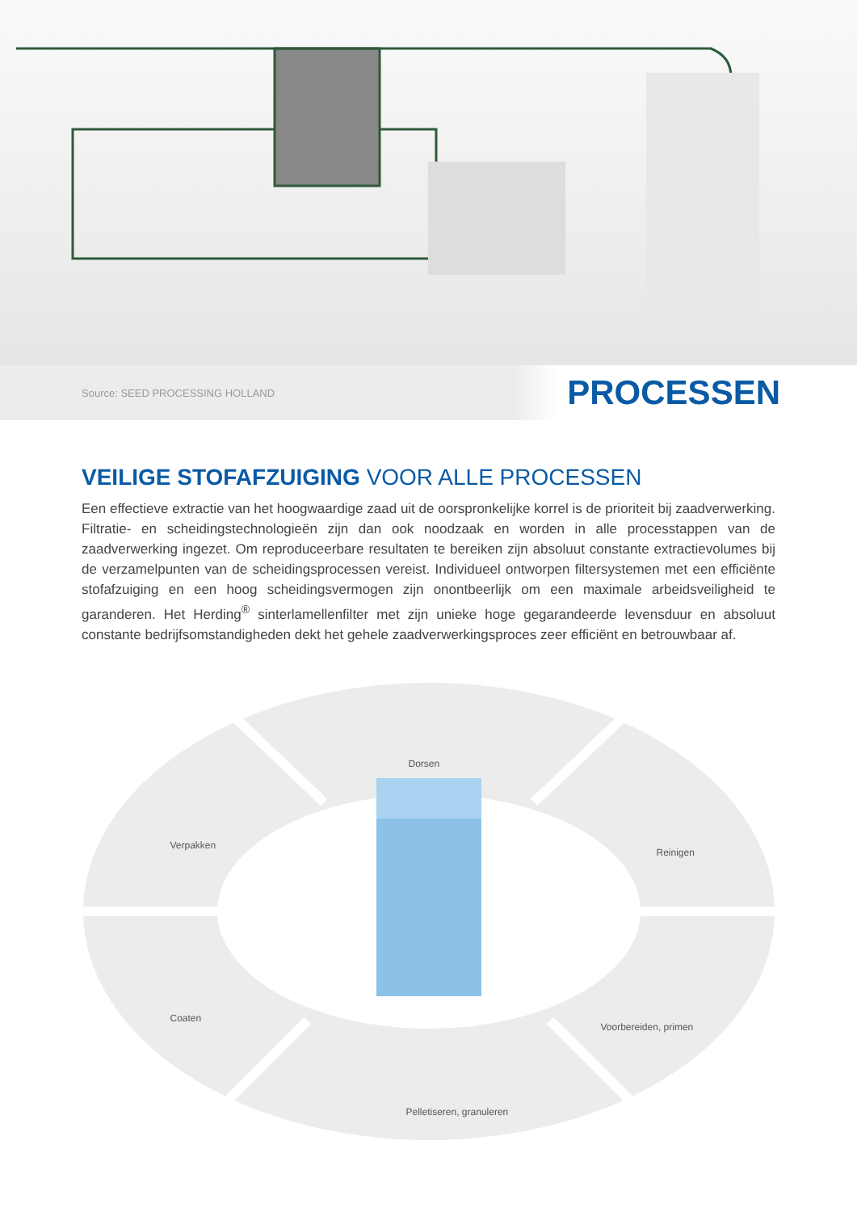Source: SEED PROCESSING HOLLAND PROCESSEN
VEILIGE STOFAFZUIGING VOOR ALLE PROCESSEN
Een effectieve extractie van het hoogwaardige zaad uit de oorspronkelijke korrel is de prioriteit bij zaadverwerking. Filtratie- en scheidingstechnologieën zijn dan ook noodzaak en worden in alle processtappen van de zaadverwerking ingezet. Om reproduceerbare resultaten te bereiken zijn absoluut constante extractievolumes bij de verzamelpunten van de scheidingsprocessen vereist. Individueel ontworpen filtersystemen met een efficiënte stofafzuiging en een hoog scheidingsvermogen zijn onontbeerlijk om een maximale arbeidsveiligheid te garanderen. Het Herding<sup>®</sup> sinterlamellenfilter met zijn unieke hoge gegarandeerde levensduur en absoluut constante bedrijfsomstandigheden dekt het gehele zaadverwerkingsproces zeer efficiënt en betrouwbaar af.
Dorsen
Verpakken
Reinigen
Coaten
Voorbereiden, primen
Pelletiseren, granuleren